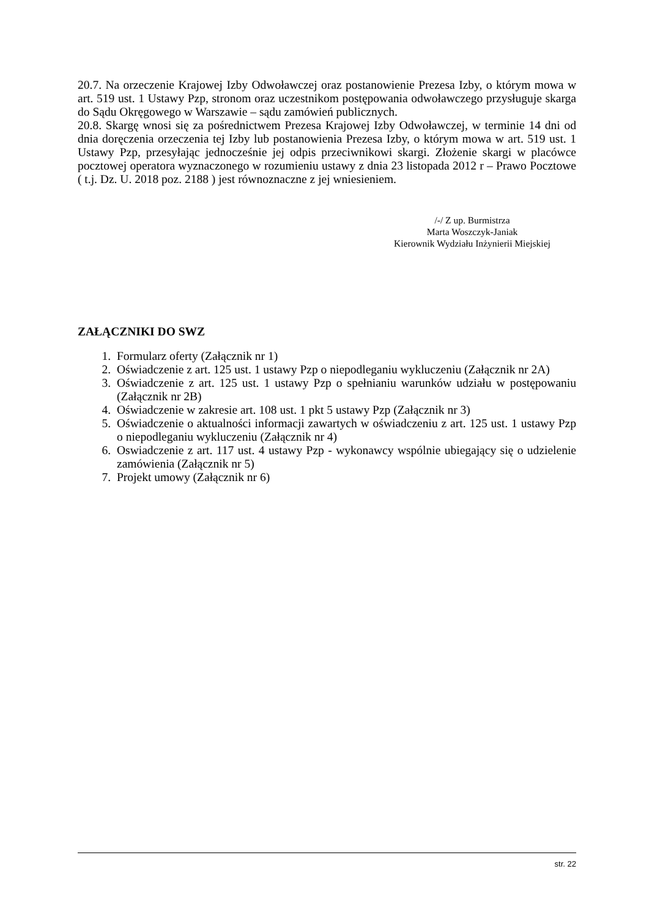20.7. Na orzeczenie Krajowej Izby Odwoławczej oraz postanowienie Prezesa Izby, o którym mowa w art. 519 ust. 1 Ustawy Pzp, stronom oraz uczestnikom postępowania odwoławczego przysługuje skarga do Sądu Okręgowego w Warszawie – sądu zamówień publicznych.
20.8. Skargę wnosi się za pośrednictwem Prezesa Krajowej Izby Odwoławczej, w terminie 14 dni od dnia doręczenia orzeczenia tej Izby lub postanowienia Prezesa Izby, o którym mowa w art. 519 ust. 1 Ustawy Pzp, przesyłając jednocześnie jej odpis przeciwnikowi skargi. Złożenie skargi w placówce pocztowej operatora wyznaczonego w rozumieniu ustawy z dnia 23 listopada 2012 r – Prawo Pocztowe ( t.j. Dz. U. 2018 poz. 2188 ) jest równoznaczne z jej wniesieniem.
/-/ Z up. Burmistrza
Marta Woszczyk-Janiak
Kierownik Wydziału Inżynierii Miejskiej
ZAŁĄCZNIKI DO SWZ
1. Formularz oferty (Załącznik nr 1)
2. Oświadczenie z art. 125 ust. 1 ustawy Pzp o niepodleganiu wykluczeniu (Załącznik nr 2A)
3. Oświadczenie z art. 125 ust. 1 ustawy Pzp o spełnianiu warunków udziału w postępowaniu (Załącznik nr 2B)
4. Oświadczenie w zakresie art. 108 ust. 1 pkt 5 ustawy Pzp (Załącznik nr 3)
5. Oświadczenie o aktualności informacji zawartych w oświadczeniu z art. 125 ust. 1 ustawy Pzp o niepodleganiu wykluczeniu (Załącznik nr 4)
6. Oswiadczenie z art. 117 ust. 4 ustawy Pzp - wykonawcy wspólnie ubiegający się o udzielenie zamówienia (Załącznik nr 5)
7. Projekt umowy (Załącznik nr 6)
str. 22